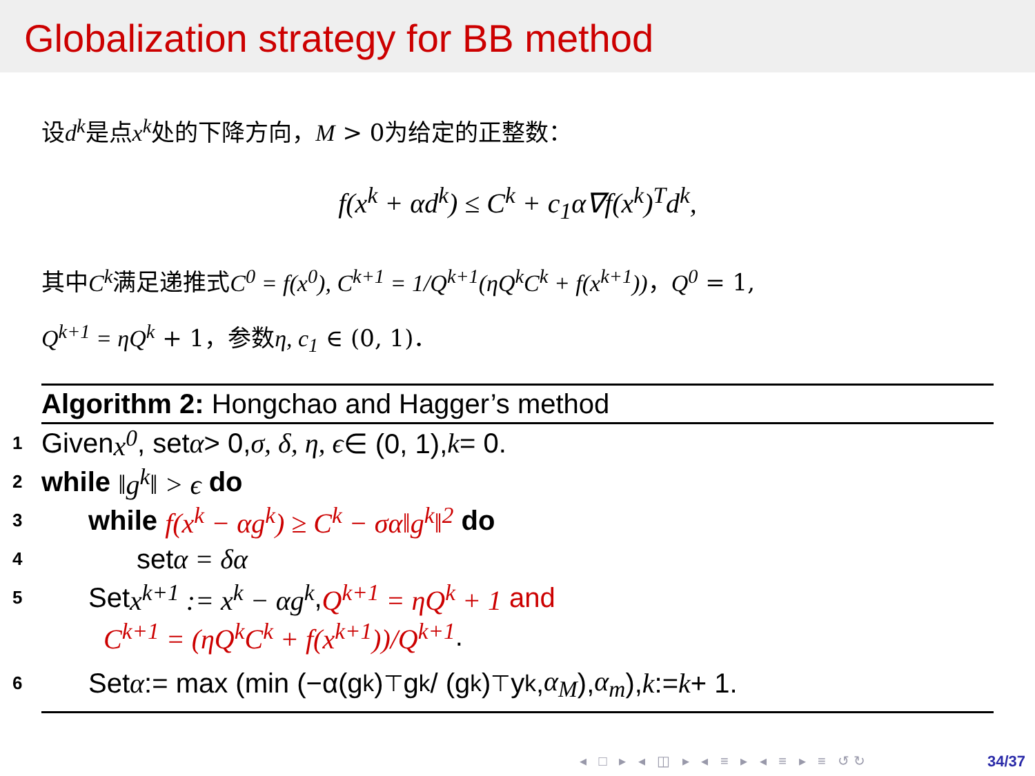Globalization strategy for BB method
设d<sup>k</sup>是点x<sup>k</sup>处的下降方向，M > 0为给定的正整数：
f(x<sup>k</sup> + αd<sup>k</sup>) ≤ C<sup>k</sup> + c<sub>1</sub>α∇f(x<sup>k</sup>)<sup>T</sup>d<sup>k</sup>,
其中C<sup>k</sup>满足递推式C<sup>0</sup> = f(x<sup>0</sup>), C<sup>k+1</sup> = 1/Q<sup>k+1</sup>(ηQ<sup>k</sup>C<sup>k</sup> + f(x<sup>k+1</sup>))，Q<sup>0</sup> = 1,
Q<sup>k+1</sup> = ηQ<sup>k</sup> + 1，参数η, c<sub>1</sub> ∈ (0, 1)．
Algorithm 2: Hongchao and Hagger’s method
1 Given x<sup>0</sup>, set α > 0, σ, δ, η, ϵ ∈ (0, 1), k = 0.
2 while ‖g<sup>k</sup>‖ > ϵ do
3 while f(x<sup>k</sup> − αg<sup>k</sup>) ≥ C<sup>k</sup> − σα‖g<sup>k</sup>‖<sup>2</sup> do
4 set α = δα
5 Set x<sup>k+1</sup> := x<sup>k</sup> − αg<sup>k</sup>, Q<sup>k+1</sup> = ηQ<sup>k</sup> + 1 and
C<sup>k+1</sup> = (ηQ<sup>k</sup>C<sup>k</sup> + f(x<sup>k+1</sup>))/Q<sup>k+1</sup>.
6 Set α := max (min (−α(g<sup>k</sup>)<sup>⊤</sup>g<sup>k</sup> / (g<sup>k</sup>)<sup>⊤</sup>y<sup>k</sup>, α<sub>M</sub>), α<sub>m</sub>), k := k + 1.
◂ □ ▸ ◂ ◫ ▸ ◂ ≡ ▸ ◂ ≡ ▸ ≡ ↺↻ 34/37